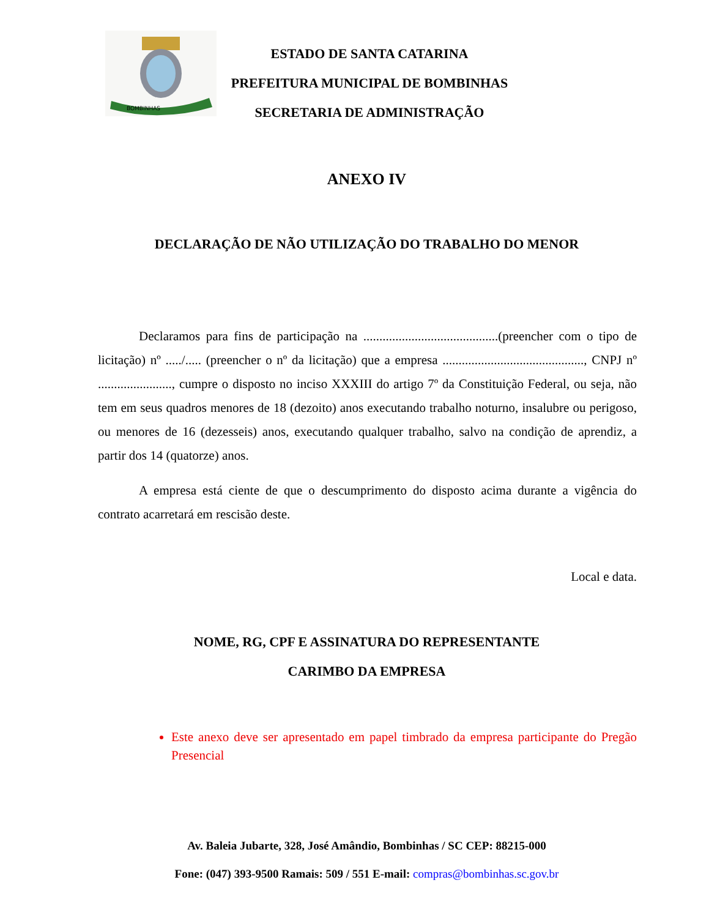BOMBINHAS
ESTADO DE SANTA CATARINA
PREFEITURA MUNICIPAL DE BOMBINHAS
SECRETARIA DE ADMINISTRAÇÃO
ANEXO IV
DECLARAÇÃO DE NÃO UTILIZAÇÃO DO TRABALHO DO MENOR
Declaramos para fins de participação na ..........................................(preencher com o tipo de licitação) nº ...../..... (preencher o nº da licitação) que a empresa ............................................, CNPJ nº ......................., cumpre o disposto no inciso XXXIII do artigo 7º da Constituição Federal, ou seja, não tem em seus quadros menores de 18 (dezoito) anos executando trabalho noturno, insalubre ou perigoso, ou menores de 16 (dezesseis) anos, executando qualquer trabalho, salvo na condição de aprendiz, a partir dos 14 (quatorze) anos.
A empresa está ciente de que o descumprimento do disposto acima durante a vigência do contrato acarretará em rescisão deste.
Local e data.
NOME, RG, CPF E ASSINATURA DO REPRESENTANTE
CARIMBO DA EMPRESA
Este anexo deve ser apresentado em papel timbrado da empresa participante do Pregão Presencial
Av. Baleia Jubarte, 328, José Amândio, Bombinhas / SC CEP: 88215-000
Fone: (047) 393-9500 Ramais: 509 / 551 E-mail: compras@bombinhas.sc.gov.br